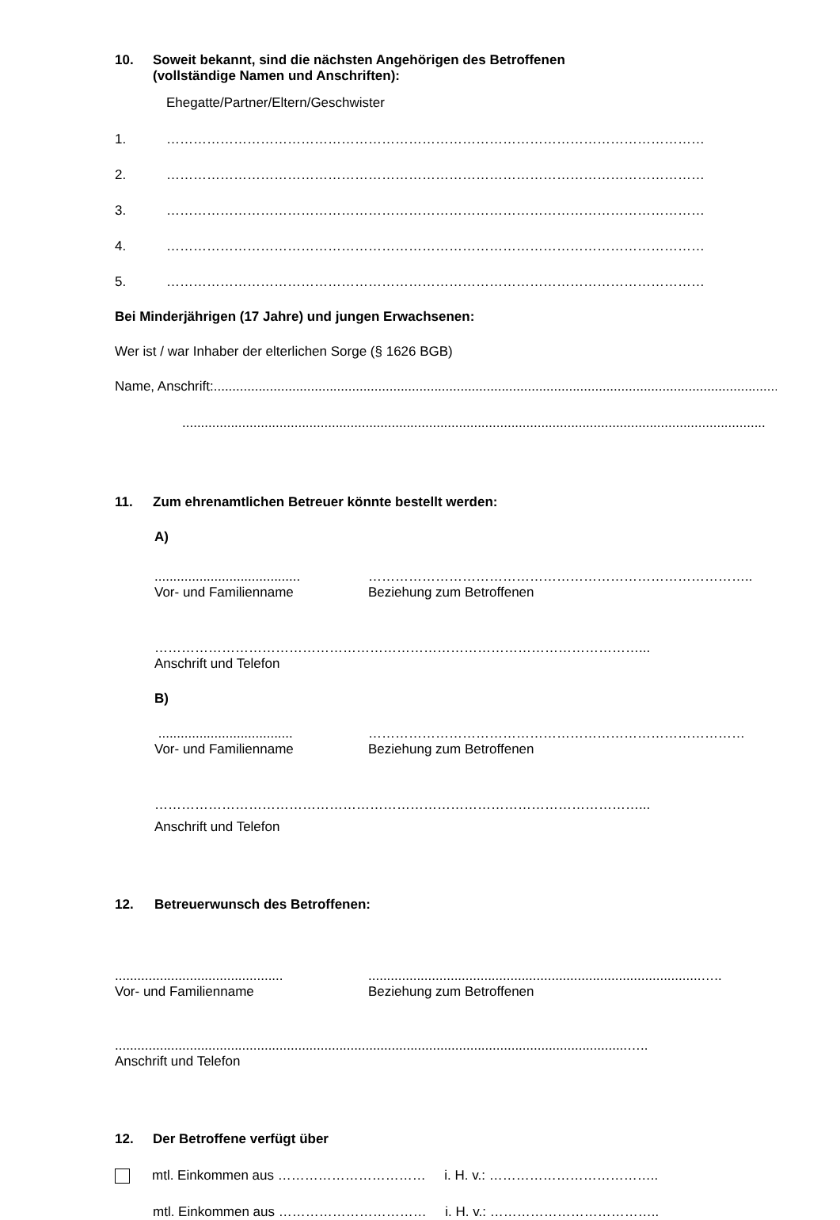10. Soweit bekannt, sind die nächsten Angehörigen des Betroffenen
(vollständige Namen und Anschriften):
Ehegatte/Partner/Eltern/Geschwister
1. …………………………………………………………………………………………………………
2. …………………………………………………………………………………………………………
3. …………………………………………………………………………………………………………
4. …………………………………………………………………………………………………………
5. …………………………………………………………………………………………………………
Bei Minderjährigen (17 Jahre) und jungen Erwachsenen:
Wer ist / war Inhaber der elterlichen Sorge (§ 1626 BGB)
Name, Anschrift: ............................................................................................................................................................
............................................................................................................................................................
11. Zum ehrenamtlichen Betreuer könnte bestellt werden:
A)
.......................................
Vor- und Familienname
…………………………………………………………………………..
Beziehung zum Betroffenen
………………………………………………………………………………………………...
Anschrift und Telefon
B)
....................................
Vor- und Familienname
…………………………………………………………………………
Beziehung zum Betroffenen
………………………………………………………………………………………………...
Anschrift und Telefon
12. Betreuerwunsch des Betroffenen:
.............................................
Vor- und Familienname
.........................................................................................…..
Beziehung zum Betroffenen
.........................................................................................................................................…..
Anschrift und Telefon
12. Der Betroffene verfügt über
mtl. Einkommen aus …………………………… i. H. v.: ………………………………..
mtl. Einkommen aus …………………………… i. H. v.: ………………………………..